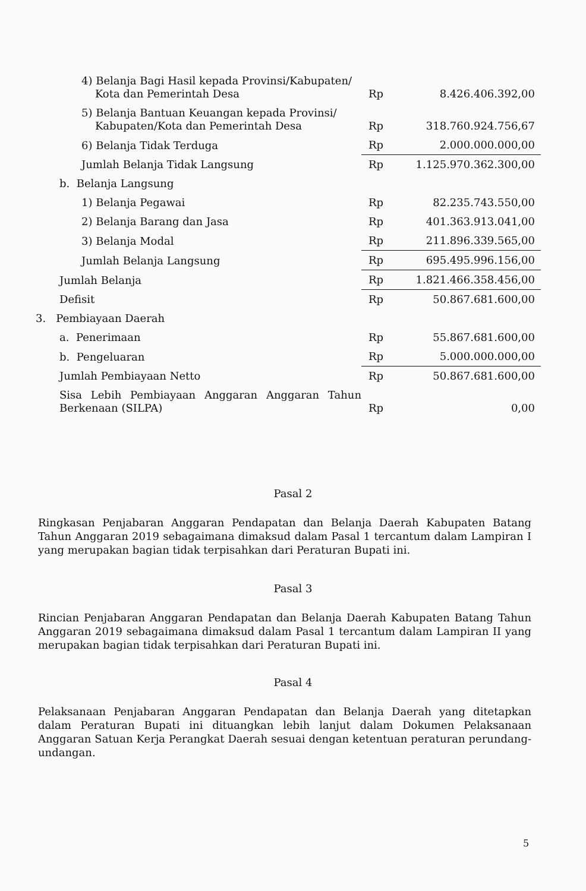| 4) Belanja Bagi Hasil kepada Provinsi/Kabupaten/ Kota dan Pemerintah Desa | Rp | 8.426.406.392,00 |
| 5) Belanja Bantuan Keuangan kepada Provinsi/ Kabupaten/Kota dan Pemerintah Desa | Rp | 318.760.924.756,67 |
| 6) Belanja Tidak Terduga | Rp | 2.000.000.000,00 |
| Jumlah Belanja Tidak Langsung | Rp | 1.125.970.362.300,00 |
| b. Belanja Langsung | | |
| 1) Belanja Pegawai | Rp | 82.235.743.550,00 |
| 2) Belanja Barang dan Jasa | Rp | 401.363.913.041,00 |
| 3) Belanja Modal | Rp | 211.896.339.565,00 |
| Jumlah Belanja Langsung | Rp | 695.495.996.156,00 |
| Jumlah Belanja | Rp | 1.821.466.358.456,00 |
| Defisit | Rp | 50.867.681.600,00 |
| 3. Pembiayaan Daerah | | |
| a. Penerimaan | Rp | 55.867.681.600,00 |
| b. Pengeluaran | Rp | 5.000.000.000,00 |
| Jumlah Pembiayaan Netto | Rp | 50.867.681.600,00 |
| Sisa Lebih Pembiayaan Anggaran Anggaran Tahun Berkenaan (SILPA) | Rp | 0,00 |
Pasal 2
Ringkasan Penjabaran Anggaran Pendapatan dan Belanja Daerah Kabupaten Batang Tahun Anggaran 2019 sebagaimana dimaksud dalam Pasal 1 tercantum dalam Lampiran I yang merupakan bagian tidak terpisahkan dari Peraturan Bupati ini.
Pasal 3
Rincian Penjabaran Anggaran Pendapatan dan Belanja Daerah Kabupaten Batang Tahun Anggaran 2019 sebagaimana dimaksud dalam Pasal 1 tercantum dalam Lampiran II yang merupakan bagian tidak terpisahkan dari Peraturan Bupati ini.
Pasal 4
Pelaksanaan Penjabaran Anggaran Pendapatan dan Belanja Daerah yang ditetapkan dalam Peraturan Bupati ini dituangkan lebih lanjut dalam Dokumen Pelaksanaan Anggaran Satuan Kerja Perangkat Daerah sesuai dengan ketentuan peraturan perundang-undangan.
5